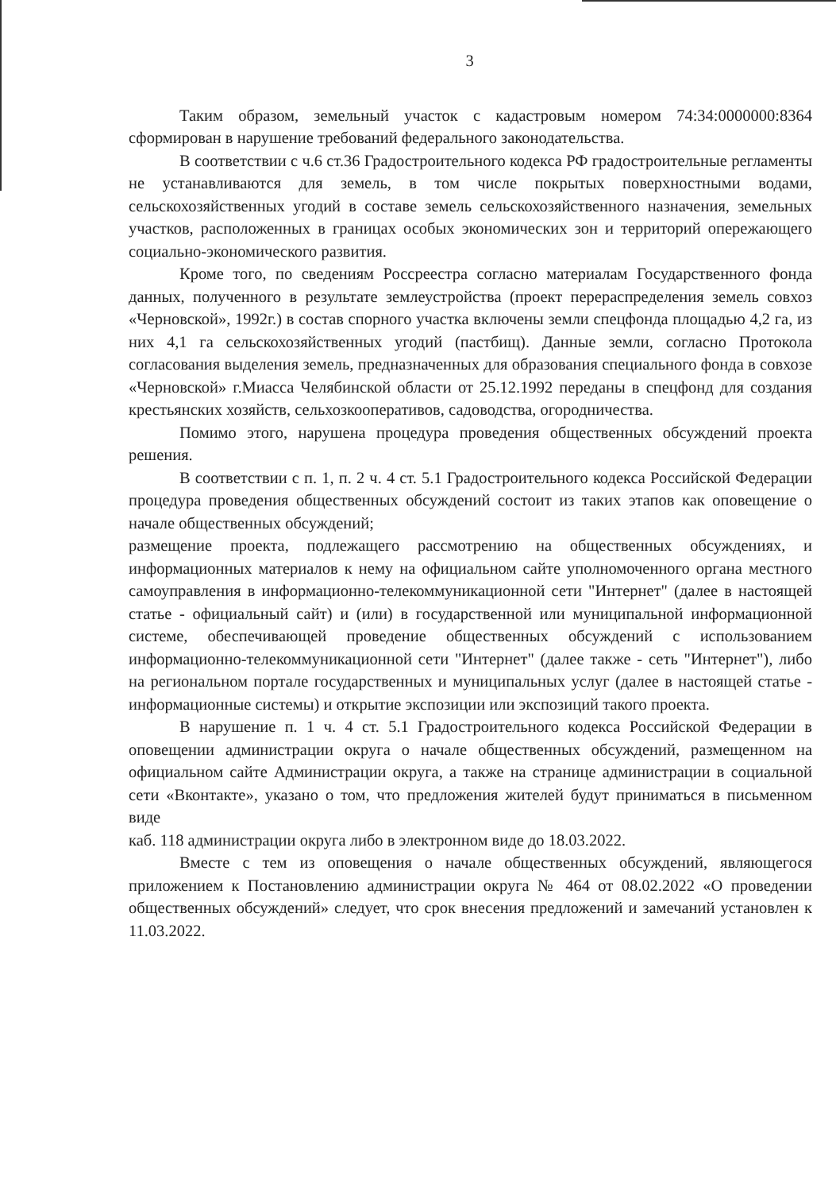3
Таким образом, земельный участок с кадастровым номером 74:34:0000000:8364 сформирован в нарушение требований федерального законодательства.
В соответствии с ч.6 ст.36 Градостроительного кодекса РФ градостроительные регламенты не устанавливаются для земель, в том числе покрытых поверхностными водами, сельскохозяйственных угодий в составе земель сельскохозяйственного назначения, земельных участков, расположенных в границах особых экономических зон и территорий опережающего социально-экономического развития.
Кроме того, по сведениям Россреестра согласно материалам Государственного фонда данных, полученного в результате землеустройства (проект перераспределения земель совхоз «Черновской», 1992г.) в состав спорного участка включены земли спецфонда площадью 4,2 га, из них 4,1 га сельскохозяйственных угодий (пастбищ). Данные земли, согласно Протокола согласования выделения земель, предназначенных для образования специального фонда в совхозе «Черновской» г.Миасса Челябинской области от 25.12.1992 переданы в спецфонд для создания крестьянских хозяйств, сельхозкооперативов, садоводства, огородничества.
Помимо этого, нарушена процедура проведения общественных обсуждений проекта решения.
В соответствии с п. 1, п. 2 ч. 4 ст. 5.1 Градостроительного кодекса Российской Федерации процедура проведения общественных обсуждений состоит из таких этапов как оповещение о начале общественных обсуждений;
размещение проекта, подлежащего рассмотрению на общественных обсуждениях, и информационных материалов к нему на официальном сайте уполномоченного органа местного самоуправления в информационно-телекоммуникационной сети "Интернет" (далее в настоящей статье - официальный сайт) и (или) в государственной или муниципальной информационной системе, обеспечивающей проведение общественных обсуждений с использованием информационно-телекоммуникационной сети "Интернет" (далее также - сеть "Интернет"), либо на региональном портале государственных и муниципальных услуг (далее в настоящей статье - информационные системы) и открытие экспозиции или экспозиций такого проекта.
В нарушение п. 1 ч. 4 ст. 5.1 Градостроительного кодекса Российской Федерации в оповещении администрации округа о начале общественных обсуждений, размещенном на официальном сайте Администрации округа, а также на странице администрации в социальной сети «Вконтакте», указано о том, что предложения жителей будут приниматься в письменном виде
каб. 118 администрации округа либо в электронном виде до 18.03.2022.
Вместе с тем из оповещения о начале общественных обсуждений, являющегося приложением к Постановлению администрации округа № 464 от 08.02.2022 «О проведении общественных обсуждений» следует, что срок внесения предложений и замечаний установлен к 11.03.2022.